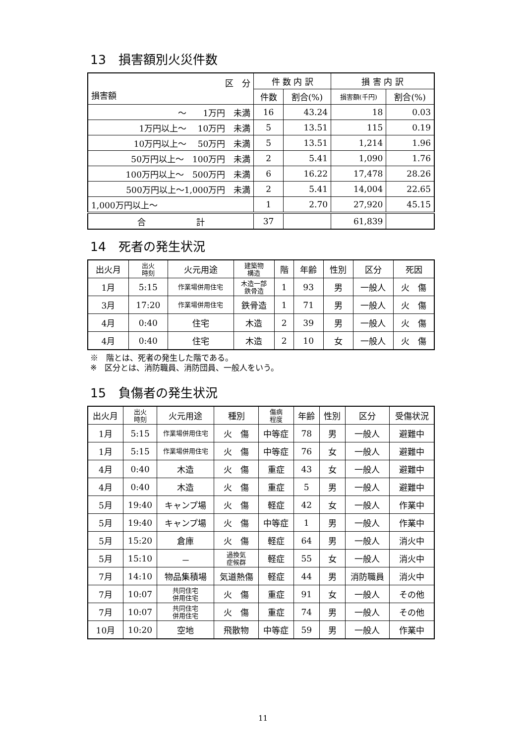13　損害額別火災件数
| 区 分 損害額 | 件 数 内 訳 | | 損 害 内 訳 | |
| --- | --- | --- | --- | --- |
| | 件数 | 割合(%) | 損害額(千円) | 割合(%) |
| ～ 1万円 未満 | 16 | 43.24 | 18 | 0.03 |
| 1万円以上～ 10万円 未満 | 5 | 13.51 | 115 | 0.19 |
| 10万円以上～ 50万円 未満 | 5 | 13.51 | 1,214 | 1.96 |
| 50万円以上～ 100万円 未満 | 2 | 5.41 | 1,090 | 1.76 |
| 100万円以上～ 500万円 未満 | 6 | 16.22 | 17,478 | 28.26 |
| 500万円以上～1,000万円 未満 | 2 | 5.41 | 14,004 | 22.65 |
| 1,000万円以上～ | 1 | 2.70 | 27,920 | 45.15 |
| 合 計 | 37 | | 61,839 | |
14　死者の発生状況
| 出火月 | 出火 時刻 | 火元用途 | 建築物 構造 | 階 | 年齢 | 性別 | 区分 | 死因 |
| --- | --- | --- | --- | --- | --- | --- | --- | --- |
| 1月 | 5:15 | 作業場併用住宅 | 木造一部 鉄骨造 | 1 | 93 | 男 | 一般人 | 火 傷 |
| 3月 | 17:20 | 作業場併用住宅 | 鉄骨造 | 1 | 71 | 男 | 一般人 | 火 傷 |
| 4月 | 0:40 | 住宅 | 木造 | 2 | 39 | 男 | 一般人 | 火 傷 |
| 4月 | 0:40 | 住宅 | 木造 | 2 | 10 | 女 | 一般人 | 火 傷 |
※　階とは、死者の発生した階である。
※　区分とは、消防職員、消防団員、一般人をいう。
15　負傷者の発生状況
| 出火月 | 出火 時刻 | 火元用途 | 種別 | 傷病 程度 | 年齢 | 性別 | 区分 | 受傷状況 |
| --- | --- | --- | --- | --- | --- | --- | --- | --- |
| 1月 | 5:15 | 作業場併用住宅 | 火 傷 | 中等症 | 78 | 男 | 一般人 | 避難中 |
| 1月 | 5:15 | 作業場併用住宅 | 火 傷 | 中等症 | 76 | 女 | 一般人 | 避難中 |
| 4月 | 0:40 | 木造 | 火 傷 | 重症 | 43 | 女 | 一般人 | 避難中 |
| 4月 | 0:40 | 木造 | 火 傷 | 重症 | 5 | 男 | 一般人 | 避難中 |
| 5月 | 19:40 | キャンプ場 | 火 傷 | 軽症 | 42 | 女 | 一般人 | 作業中 |
| 5月 | 19:40 | キャンプ場 | 火 傷 | 中等症 | 1 | 男 | 一般人 | 作業中 |
| 5月 | 15:20 | 倉庫 | 火 傷 | 軽症 | 64 | 男 | 一般人 | 消火中 |
| 5月 | 15:10 | － | 過換気 症候群 | 軽症 | 55 | 女 | 一般人 | 消火中 |
| 7月 | 14:10 | 物品集積場 | 気道熱傷 | 軽症 | 44 | 男 | 消防職員 | 消火中 |
| 7月 | 10:07 | 共同住宅 併用住宅 | 火 傷 | 重症 | 91 | 女 | 一般人 | その他 |
| 7月 | 10:07 | 共同住宅 併用住宅 | 火 傷 | 重症 | 74 | 男 | 一般人 | その他 |
| 10月 | 10:20 | 空地 | 飛散物 | 中等症 | 59 | 男 | 一般人 | 作業中 |
11